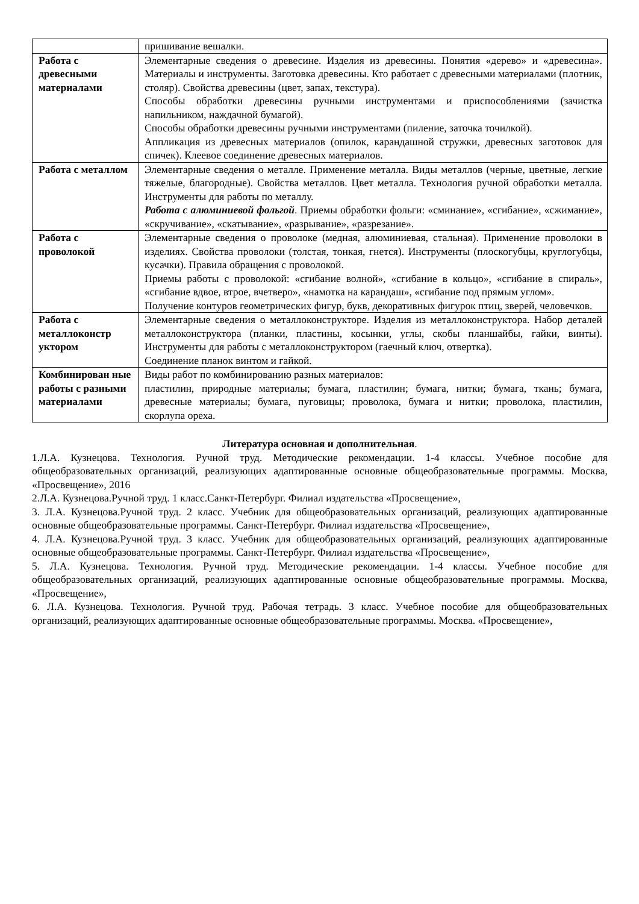| | пришивание вешалки. |
| Работа с древесными материалами | Элементарные сведения о древесине. Изделия из древесины. Понятия «дерево» и «древесина». Материалы и инструменты. Заготовка древесины. Кто работает с древесными материалами (плотник, столяр). Свойства древесины (цвет, запах, текстура). Способы обработки древесины ручными инструментами и приспособлениями (зачистка напильником, наждачной бумагой). Способы обработки древесины ручными инструментами (пиление, заточка точилкой). Аппликация из древесных материалов (опилок, карандашной стружки, древесных заготовок для спичек). Клеевое соединение древесных материалов. |
| Работа с металлом | Элементарные сведения о металле. Применение металла. Виды металлов (черные, цветные, легкие тяжелые, благородные). Свойства металлов. Цвет металла. Технология ручной обработки металла. Инструменты для работы по металлу. Работа с алюминиевой фольгой . Приемы обработки фольги: «сминание», «сгибание», «сжимание», «скручивание», «скатывание», «разрывание», «разрезание». |
| Работа с проволокой | Элементарные сведения о проволоке (медная, алюминиевая, стальная). Применение проволоки в изделиях. Свойства проволоки (толстая, тонкая, гнется). Инструменты (плоскогубцы, круглогубцы, кусачки). Правила обращения с проволокой. Приемы работы с проволокой: «сгибание волной», «сгибание в кольцо», «сгибание в спираль», «сгибание вдвое, втрое, вчетверо», «намотка на карандаш», «сгибание под прямым углом». Получение контуров геометрических фигур, букв, декоративных фигурок птиц, зверей, человечков. |
| Работа с металлоконстр уктором | Элементарные сведения о металлоконструкторе. Изделия из металлоконструктора. Набор деталей металлоконструктора (планки, пластины, косынки, углы, скобы планшайбы, гайки, винты). Инструменты для работы с металлоконструктором (гаечный ключ, отвертка). Соединение планок винтом и гайкой. |
| Комбинирован ные работы с разными материалами | Виды работ по комбинированию разных материалов: пластилин, природные материалы; бумага, пластилин; бумага, нитки; бумага, ткань; бумага, древесные материалы; бумага, пуговицы; проволока, бумага и нитки; проволока, пластилин, скорлупа ореха. |
Литература основная и дополнительная.
1.Л.А. Кузнецова. Технология. Ручной труд. Методические рекомендации. 1-4 классы. Учебное пособие для общеобразовательных организаций, реализующих адаптированные основные общеобразовательные программы. Москва, «Просвещение», 2016
2.Л.А. Кузнецова.Ручной труд. 1 класс.Санкт-Петербург. Филиал издательства «Просвещение»,
3. Л.А. Кузнецова.Ручной труд. 2 класс. Учебник для общеобразовательных организаций, реализующих адаптированные основные общеобразовательные программы. Санкт-Петербург. Филиал издательства «Просвещение»,
4. Л.А. Кузнецова.Ручной труд. 3 класс. Учебник для общеобразовательных организаций, реализующих адаптированные основные общеобразовательные программы. Санкт-Петербург. Филиал издательства «Просвещение»,
5. Л.А. Кузнецова. Технология. Ручной труд. Методические рекомендации. 1-4 классы. Учебное пособие для общеобразовательных организаций, реализующих адаптированные основные общеобразовательные программы. Москва, «Просвещение»,
6. Л.А. Кузнецова. Технология. Ручной труд. Рабочая тетрадь. 3 класс. Учебное пособие для общеобразовательных организаций, реализующих адаптированные основные общеобразовательные программы. Москва. «Просвещение»,